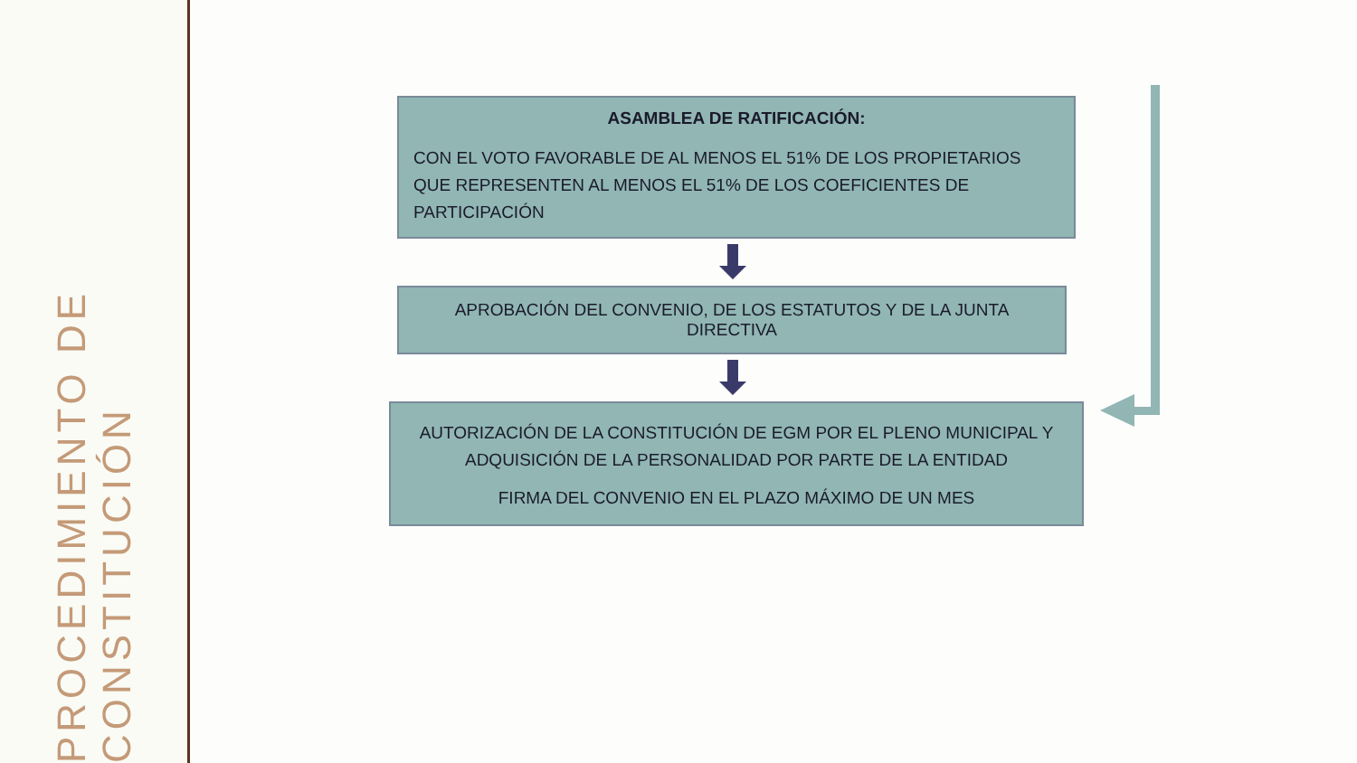PROCEDIMIENTO DE CONSTITUCIÓN
ASAMBLEA DE RATIFICACIÓN:
CON EL VOTO FAVORABLE DE AL MENOS EL 51% DE LOS PROPIETARIOS QUE REPRESENTEN AL MENOS EL 51% DE LOS COEFICIENTES DE PARTICIPACIÓN
APROBACIÓN DEL CONVENIO, DE LOS ESTATUTOS Y DE LA JUNTA DIRECTIVA
AUTORIZACIÓN DE LA CONSTITUCIÓN DE EGM POR EL PLENO MUNICIPAL Y ADQUISICIÓN DE LA PERSONALIDAD POR PARTE DE LA ENTIDAD
FIRMA DEL CONVENIO EN EL PLAZO MÁXIMO DE UN MES